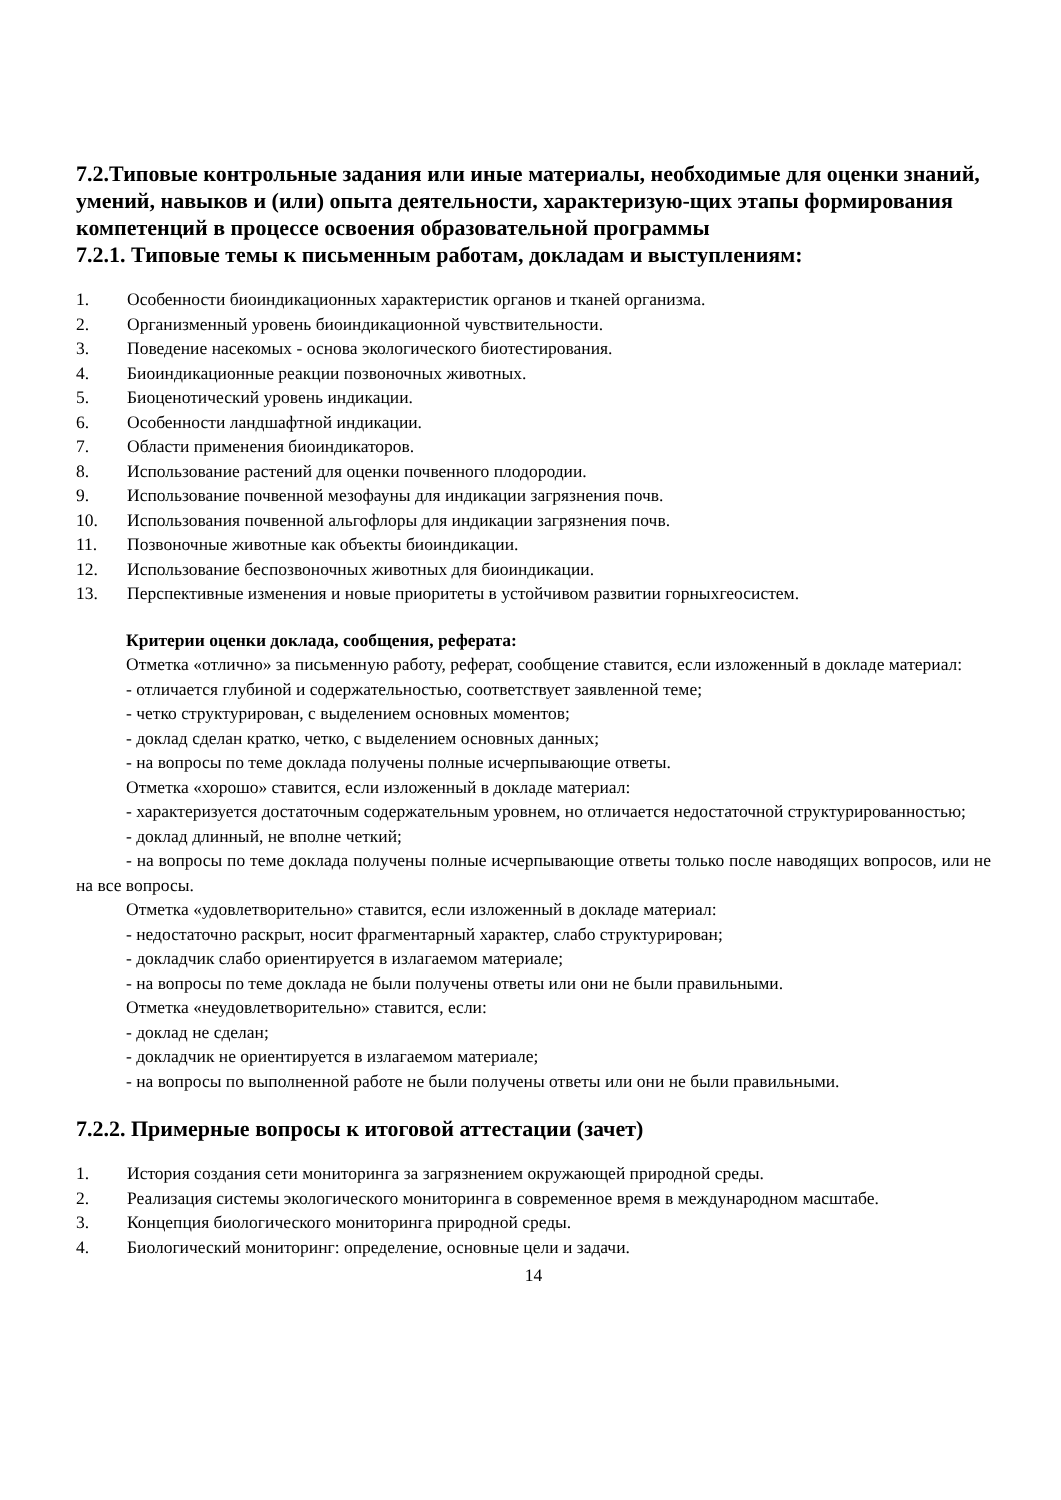7.2.Типовые контрольные задания или иные материалы, необходимые для оценки знаний, умений, навыков и (или) опыта деятельности, характеризую-щих этапы формирования компетенций в процессе освоения образовательной программы
7.2.1. Типовые темы к письменным работам, докладам и выступлениям:
1. Особенности биоиндикационных характеристик органов и тканей организма.
2. Организменный уровень биоиндикационной чувствительности.
3. Поведение насекомых - основа экологического биотестирования.
4. Биоиндикационные реакции позвоночных животных.
5. Биоценотический уровень индикации.
6. Особенности ландшафтной индикации.
7. Области применения биоиндикаторов.
8. Использование растений для оценки почвенного плодородии.
9. Использование почвенной мезофауны для индикации загрязнения почв.
10. Использования почвенной альгофлоры для индикации загрязнения почв.
11. Позвоночные животные как объекты биоиндикации.
12. Использование беспозвоночных животных для биоиндикации.
13. Перспективные изменения и новые приоритеты в устойчивом развитии горныхгеосистем.
Критерии оценки доклада, сообщения, реферата:
Отметка «отлично» за письменную работу, реферат, сообщение ставится, если изложенный в докладе материал:
- отличается глубиной и содержательностью, соответствует заявленной теме;
- четко структурирован, с выделением основных моментов;
- доклад сделан кратко, четко, с выделением основных данных;
- на вопросы по теме доклада получены полные исчерпывающие ответы.
Отметка «хорошо» ставится, если изложенный в докладе материал:
- характеризуется достаточным содержательным уровнем, но отличается недостаточной структурированностью;
- доклад длинный, не вполне четкий;
- на вопросы по теме доклада получены полные исчерпывающие ответы только после наводящих вопросов, или не на все вопросы.
Отметка «удовлетворительно» ставится, если изложенный в докладе материал:
- недостаточно раскрыт, носит фрагментарный характер, слабо структурирован;
- докладчик слабо ориентируется в излагаемом материале;
- на вопросы по теме доклада не были получены ответы или они не были правильными.
Отметка «неудовлетворительно» ставится, если:
- доклад не сделан;
- докладчик не ориентируется в излагаемом материале;
- на вопросы по выполненной работе не были получены ответы или они не были правильными.
7.2.2. Примерные вопросы к итоговой аттестации (зачет)
1. История создания сети мониторинга за загрязнением окружающей природной среды.
2. Реализация системы экологического мониторинга в современное время в международном масштабе.
3. Концепция биологического мониторинга природной среды.
4. Биологический мониторинг: определение, основные цели и задачи.
14